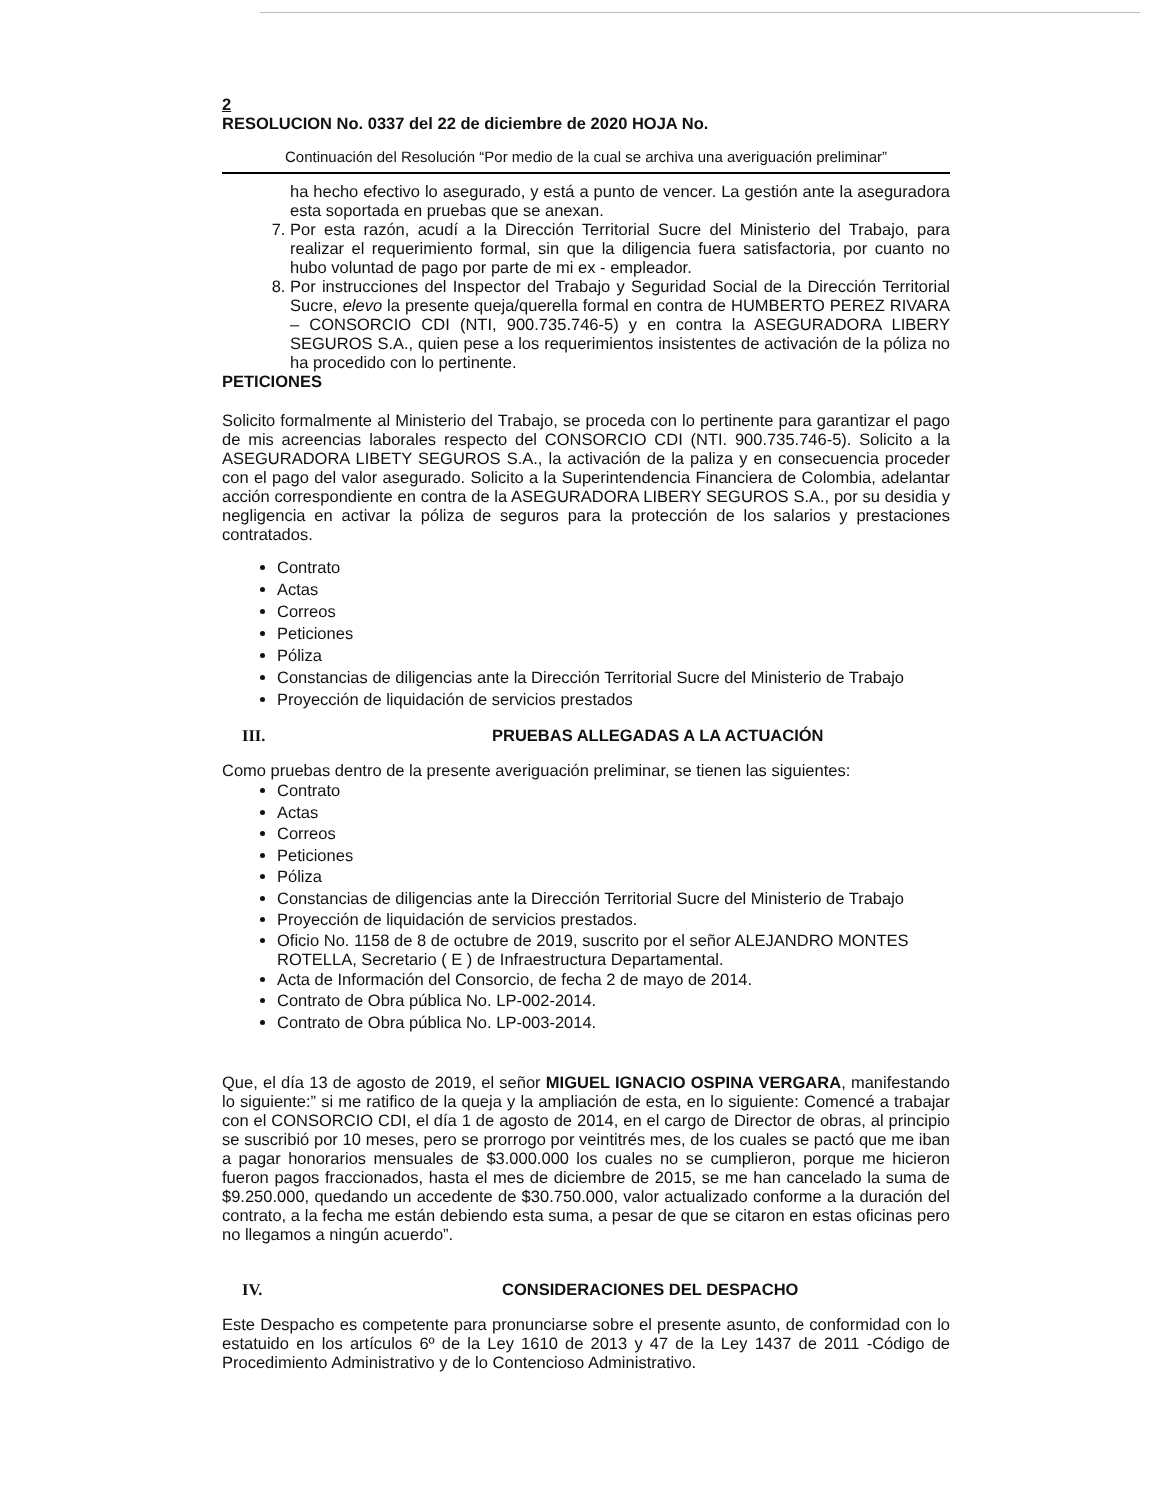2
RESOLUCION No. 0337 del 22 de diciembre de 2020 HOJA No.
Continuación del Resolución “Por medio de la cual se archiva una averiguación preliminar”
ha hecho efectivo lo asegurado, y está a punto de vencer. La gestión ante la aseguradora esta soportada en pruebas que se anexan.
7. Por esta razón, acudí a la Dirección Territorial Sucre del Ministerio del Trabajo, para realizar el requerimiento formal, sin que la diligencia fuera satisfactoria, por cuanto no hubo voluntad de pago por parte de mi ex - empleador.
8. Por instrucciones del Inspector del Trabajo y Seguridad Social de la Dirección Territorial Sucre, elevo la presente queja/querella formal en contra de HUMBERTO PEREZ RIVARA – CONSORCIO CDI (NTI, 900.735.746-5) y en contra la ASEGURADORA LIBERY SEGUROS S.A., quien pese a los requerimientos insistentes de activación de la póliza no ha procedido con lo pertinente.
PETICIONES
Solicito formalmente al Ministerio del Trabajo, se proceda con lo pertinente para garantizar el pago de mis acreencias laborales respecto del CONSORCIO CDI (NTI. 900.735.746-5). Solicito a la ASEGURADORA LIBETY SEGUROS S.A., la activación de la paliza y en consecuencia proceder con el pago del valor asegurado. Solicito a la Superintendencia Financiera de Colombia, adelantar acción correspondiente en contra de la ASEGURADORA LIBERY SEGUROS S.A., por su desidia y negligencia en activar la póliza de seguros para la protección de los salarios y prestaciones contratados.
Contrato
Actas
Correos
Peticiones
Póliza
Constancias de diligencias ante la Dirección Territorial Sucre del Ministerio de Trabajo
Proyección de liquidación de servicios prestados
III. PRUEBAS ALLEGADAS A LA ACTUACIÓN
Como pruebas dentro de la presente averiguación preliminar, se tienen las siguientes:
Contrato
Actas
Correos
Peticiones
Póliza
Constancias de diligencias ante la Dirección Territorial Sucre del Ministerio de Trabajo
Proyección de liquidación de servicios prestados.
Oficio No. 1158 de 8 de octubre de 2019, suscrito por el señor ALEJANDRO MONTES ROTELLA, Secretario ( E ) de Infraestructura Departamental.
Acta de Información del Consorcio, de fecha 2 de mayo de 2014.
Contrato de Obra pública No. LP-002-2014.
Contrato de Obra pública No. LP-003-2014.
Que, el día 13 de agosto de 2019, el señor MIGUEL IGNACIO OSPINA VERGARA, manifestando lo siguiente:” si me ratifico de la queja y la ampliación de esta, en lo siguiente: Comencé a trabajar con el CONSORCIO CDI, el día 1 de agosto de 2014, en el cargo de Director de obras, al principio se suscribió por 10 meses, pero se prorrogo por veintitrés mes, de los cuales se pactó que me iban a pagar honorarios mensuales de $3.000.000 los cuales no se cumplieron, porque me hicieron fueron pagos fraccionados, hasta el mes de diciembre de 2015, se me han cancelado la suma de $9.250.000, quedando un accedente de $30.750.000, valor actualizado conforme a la duración del contrato, a la fecha me están debiendo esta suma, a pesar de que se citaron en estas oficinas pero no llegamos a ningún acuerdo”.
IV. CONSIDERACIONES DEL DESPACHO
Este Despacho es competente para pronunciarse sobre el presente asunto, de conformidad con lo estatuido en los artículos 6º de la Ley 1610 de 2013 y 47 de la Ley 1437 de 2011 -Código de Procedimiento Administrativo y de lo Contencioso Administrativo.